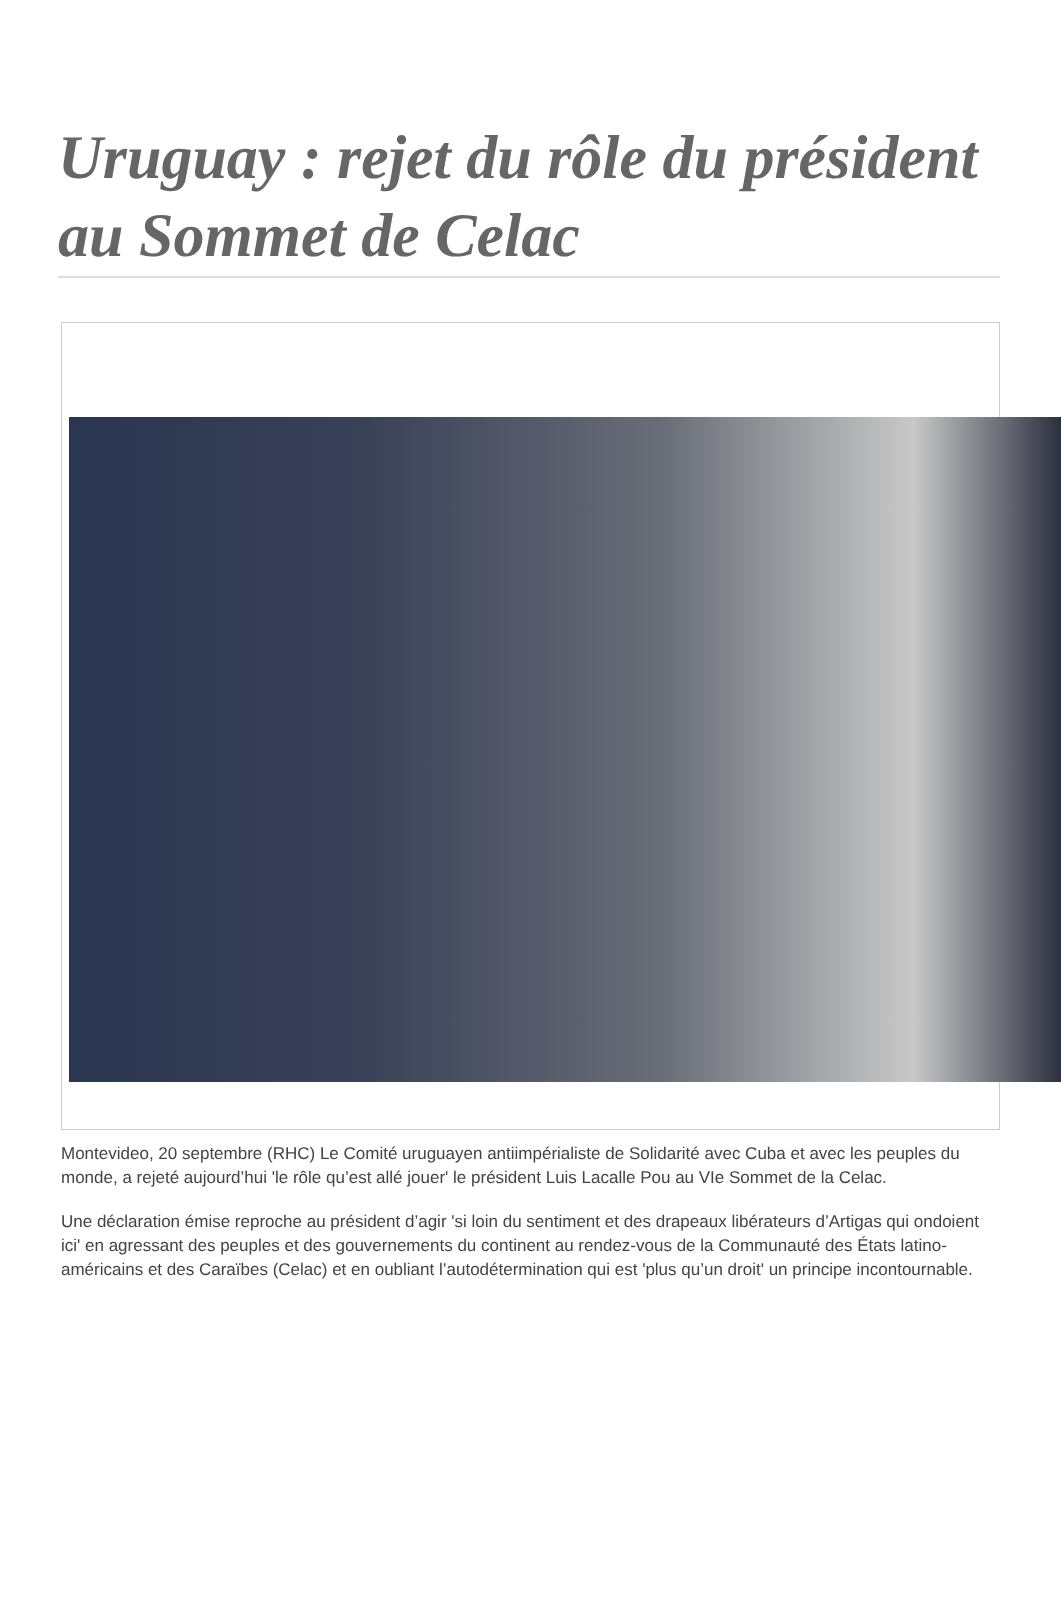Uruguay : rejet du rôle du président au Sommet de Celac
Montevideo, 20 septembre (RHC) Le Comité uruguayen antiimpérialiste de Solidarité avec Cuba et avec les peuples du monde, a rejeté aujourd’hui 'le rôle qu’est allé jouer' le président Luis Lacalle Pou au VIe Sommet de la Celac.
Une déclaration émise reproche au président d’agir 'si loin du sentiment et des drapeaux libérateurs d’Artigas qui ondoient ici' en agressant des peuples et des gouvernements du continent au rendez-vous de la Communauté des États latino-américains et des Caraïbes (Celac) et en oubliant l’autodétermination qui est 'plus qu’un droit' un principe incontournable.